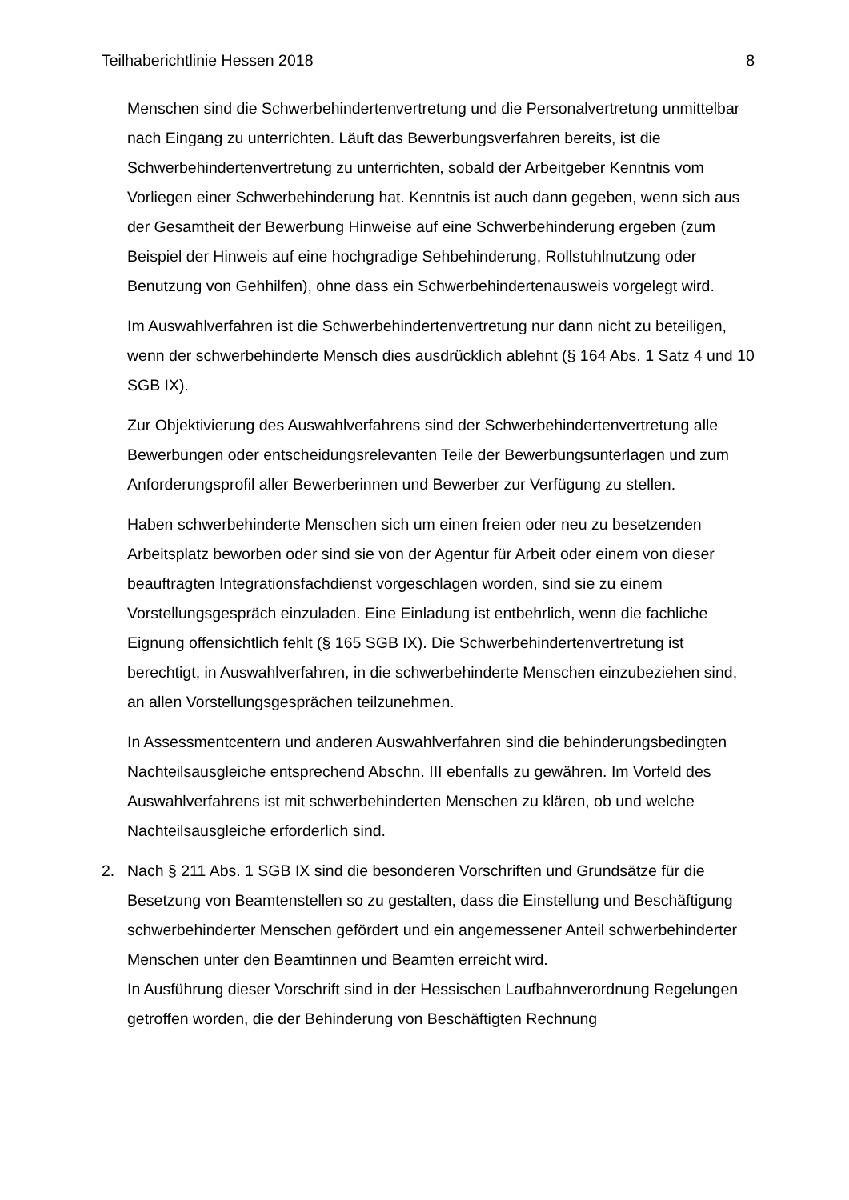Teilhaberichtlinie Hessen 2018 8
Menschen sind die Schwerbehindertenvertretung und die Personalvertretung unmittelbar nach Eingang zu unterrichten. Läuft das Bewerbungsverfahren bereits, ist die Schwerbehindertenvertretung zu unterrichten, sobald der Arbeitgeber Kenntnis vom Vorliegen einer Schwerbehinderung hat. Kenntnis ist auch dann gegeben, wenn sich aus der Gesamtheit der Bewerbung Hinweise auf eine Schwerbehinderung ergeben (zum Beispiel der Hinweis auf eine hochgradige Sehbehinderung, Rollstuhlnutzung oder Benutzung von Gehhilfen), ohne dass ein Schwerbehindertenausweis vorgelegt wird.
Im Auswahlverfahren ist die Schwerbehindertenvertretung nur dann nicht zu beteiligen, wenn der schwerbehinderte Mensch dies ausdrücklich ablehnt (§ 164 Abs. 1 Satz 4 und 10 SGB IX).
Zur Objektivierung des Auswahlverfahrens sind der Schwerbehindertenvertretung alle Bewerbungen oder entscheidungsrelevanten Teile der Bewerbungsunterlagen und zum Anforderungsprofil aller Bewerberinnen und Bewerber zur Verfügung zu stellen.
Haben schwerbehinderte Menschen sich um einen freien oder neu zu besetzenden Arbeitsplatz beworben oder sind sie von der Agentur für Arbeit oder einem von dieser beauftragten Integrationsfachdienst vorgeschlagen worden, sind sie zu einem Vorstellungsgespräch einzuladen. Eine Einladung ist entbehrlich, wenn die fachliche Eignung offensichtlich fehlt (§ 165 SGB IX). Die Schwerbehindertenvertretung ist berechtigt, in Auswahlverfahren, in die schwerbehinderte Menschen einzubeziehen sind, an allen Vorstellungsgesprächen teilzunehmen.
In Assessmentcentern und anderen Auswahlverfahren sind die behinderungsbedingten Nachteilsausgleiche entsprechend Abschn. III ebenfalls zu gewähren. Im Vorfeld des Auswahlverfahrens ist mit schwerbehinderten Menschen zu klären, ob und welche Nachteilsausgleiche erforderlich sind.
2. Nach § 211 Abs. 1 SGB IX sind die besonderen Vorschriften und Grundsätze für die Besetzung von Beamtenstellen so zu gestalten, dass die Einstellung und Beschäftigung schwerbehinderter Menschen gefördert und ein angemessener Anteil schwerbehinderter Menschen unter den Beamtinnen und Beamten erreicht wird.
In Ausführung dieser Vorschrift sind in der Hessischen Laufbahnverordnung Regelungen getroffen worden, die der Behinderung von Beschäftigten Rechnung